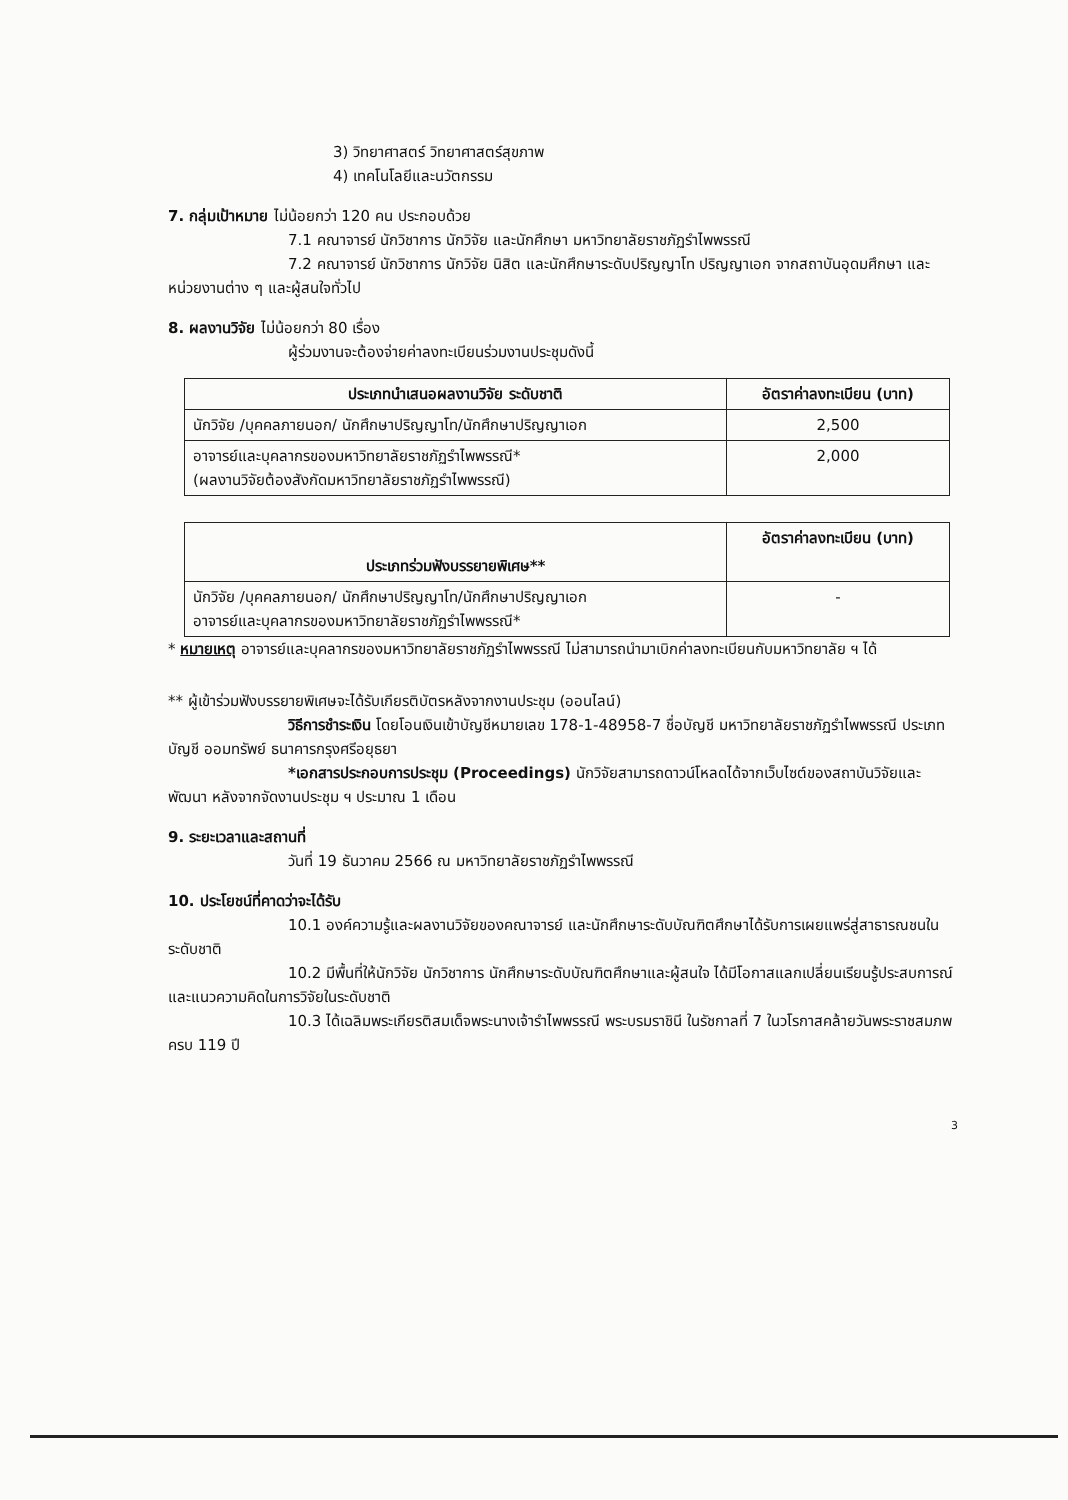3) วิทยาศาสตร์ วิทยาศาสตร์สุขภาพ
4) เทคโนโลยีและนวัตกรรม
7. กลุ่มเป้าหมาย ไม่น้อยกว่า 120 คน ประกอบด้วย
7.1 คณาจารย์ นักวิชาการ นักวิจัย และนักศึกษา มหาวิทยาลัยราชภัฏรำไพพรรณี
7.2 คณาจารย์ นักวิชาการ นักวิจัย นิสิต และนักศึกษาระดับปริญญาโท ปริญญาเอก จากสถาบันอุดมศึกษา และหน่วยงานต่าง ๆ และผู้สนใจทั่วไป
8. ผลงานวิจัย ไม่น้อยกว่า 80 เรื่อง
ผู้ร่วมงานจะต้องจ่ายค่าลงทะเบียนร่วมงานประชุมดังนี้
| ประเภทนำเสนอผลงานวิจัย ระดับชาติ | อัตราค่าลงทะเบียน (บาท) |
| --- | --- |
| นักวิจัย /บุคคลภายนอก/ นักศึกษาปริญญาโท/นักศึกษาปริญญาเอก | 2,500 |
| อาจารย์และบุคลากรของมหาวิทยาลัยราชภัฏรำไพพรรณี* (ผลงานวิจัยต้องสังกัดมหาวิทยาลัยราชภัฏรำไพพรรณี) | 2,000 |
| ประเภทร่วมฟังบรรยายพิเศษ** | อัตราค่าลงทะเบียน (บาท) |
| --- | --- |
| นักวิจัย /บุคคลภายนอก/ นักศึกษาปริญญาโท/นักศึกษาปริญญาเอก อาจารย์และบุคลากรของมหาวิทยาลัยราชภัฏรำไพพรรณี* | - |
* หมายเหตุ อาจารย์และบุคลากรของมหาวิทยาลัยราชภัฏรำไพพรรณี ไม่สามารถนำมาเบิกค่าลงทะเบียนกับมหาวิทยาลัย ฯ ได้
** ผู้เข้าร่วมฟังบรรยายพิเศษจะได้รับเกียรติบัตรหลังจากงานประชุม (ออนไลน์)
วิธีการชำระเงิน โดยโอนเงินเข้าบัญชีหมายเลข 178-1-48958-7 ชื่อบัญชี มหาวิทยาลัยราชภัฏรำไพพรรณี ประเภทบัญชี ออมทรัพย์ ธนาคารกรุงศรีอยุธยา
*เอกสารประกอบการประชุม (Proceedings) นักวิจัยสามารถดาวน์โหลดได้จากเว็บไซต์ของสถาบันวิจัยและพัฒนา หลังจากจัดงานประชุม ฯ ประมาณ 1 เดือน
9. ระยะเวลาและสถานที่
วันที่ 19 ธันวาคม 2566 ณ มหาวิทยาลัยราชภัฏรำไพพรรณี
10. ประโยชน์ที่คาดว่าจะได้รับ
10.1 องค์ความรู้และผลงานวิจัยของคณาจารย์ และนักศึกษาระดับบัณฑิตศึกษาได้รับการเผยแพร่สู่สาธารณชนในระดับชาติ
10.2 มีพื้นที่ให้นักวิจัย นักวิชาการ นักศึกษาระดับบัณฑิตศึกษาและผู้สนใจ ได้มีโอกาสแลกเปลี่ยนเรียนรู้ประสบการณ์และแนวความคิดในการวิจัยในระดับชาติ
10.3 ได้เฉลิมพระเกียรติสมเด็จพระนางเจ้ารำไพพรรณี พระบรมราชินี ในรัชกาลที่ 7 ในวโรกาสคล้ายวันพระราชสมภพ ครบ 119 ปี
3